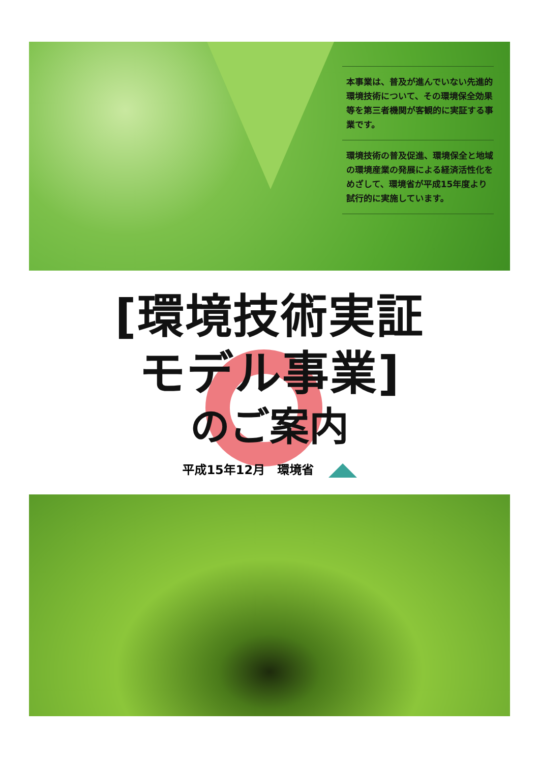本事業は、普及が進んでいない先進的環境技術について、その環境保全効果等を第三者機関が客観的に実証する事業です。
環境技術の普及促進、環境保全と地域の環境産業の発展による経済活性化をめざして、環境省が平成15年度より試行的に実施しています。
[環境技術実証
モデル事業]
のご案内
平成15年12月　環境省